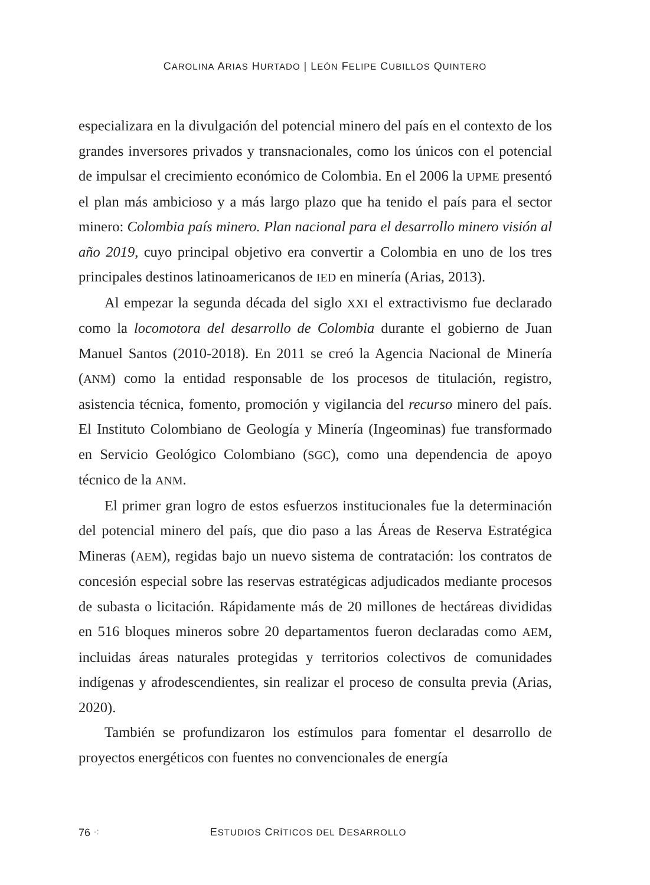CAROLINA ARIAS HURTADO | LEÓN FELIPE CUBILLOS QUINTERO
especializara en la divulgación del potencial minero del país en el contexto de los grandes inversores privados y transnacionales, como los únicos con el potencial de impulsar el crecimiento económico de Colombia. En el 2006 la UPME presentó el plan más ambicioso y a más largo plazo que ha tenido el país para el sector minero: Colombia país minero. Plan nacional para el desarrollo minero visión al año 2019, cuyo principal objetivo era convertir a Colombia en uno de los tres principales destinos latinoamericanos de IED en minería (Arias, 2013).
Al empezar la segunda década del siglo XXI el extractivismo fue declarado como la locomotora del desarrollo de Colombia durante el gobierno de Juan Manuel Santos (2010-2018). En 2011 se creó la Agencia Nacional de Minería (ANM) como la entidad responsable de los procesos de titulación, registro, asistencia técnica, fomento, promoción y vigilancia del recurso minero del país. El Instituto Colombiano de Geología y Minería (Ingeominas) fue transformado en Servicio Geológico Colombiano (SGC), como una dependencia de apoyo técnico de la ANM.
El primer gran logro de estos esfuerzos institucionales fue la determinación del potencial minero del país, que dio paso a las Áreas de Reserva Estratégica Mineras (AEM), regidas bajo un nuevo sistema de contratación: los contratos de concesión especial sobre las reservas estratégicas adjudicados mediante procesos de subasta o licitación. Rápidamente más de 20 millones de hectáreas divididas en 516 bloques mineros sobre 20 departamentos fueron declaradas como AEM, incluidas áreas naturales protegidas y territorios colectivos de comunidades indígenas y afrodescendientes, sin realizar el proceso de consulta previa (Arias, 2020).
También se profundizaron los estímulos para fomentar el desarrollo de proyectos energéticos con fuentes no convencionales de energía
76 ⁖ ESTUDIOS CRÍTICOS DEL DESARROLLO